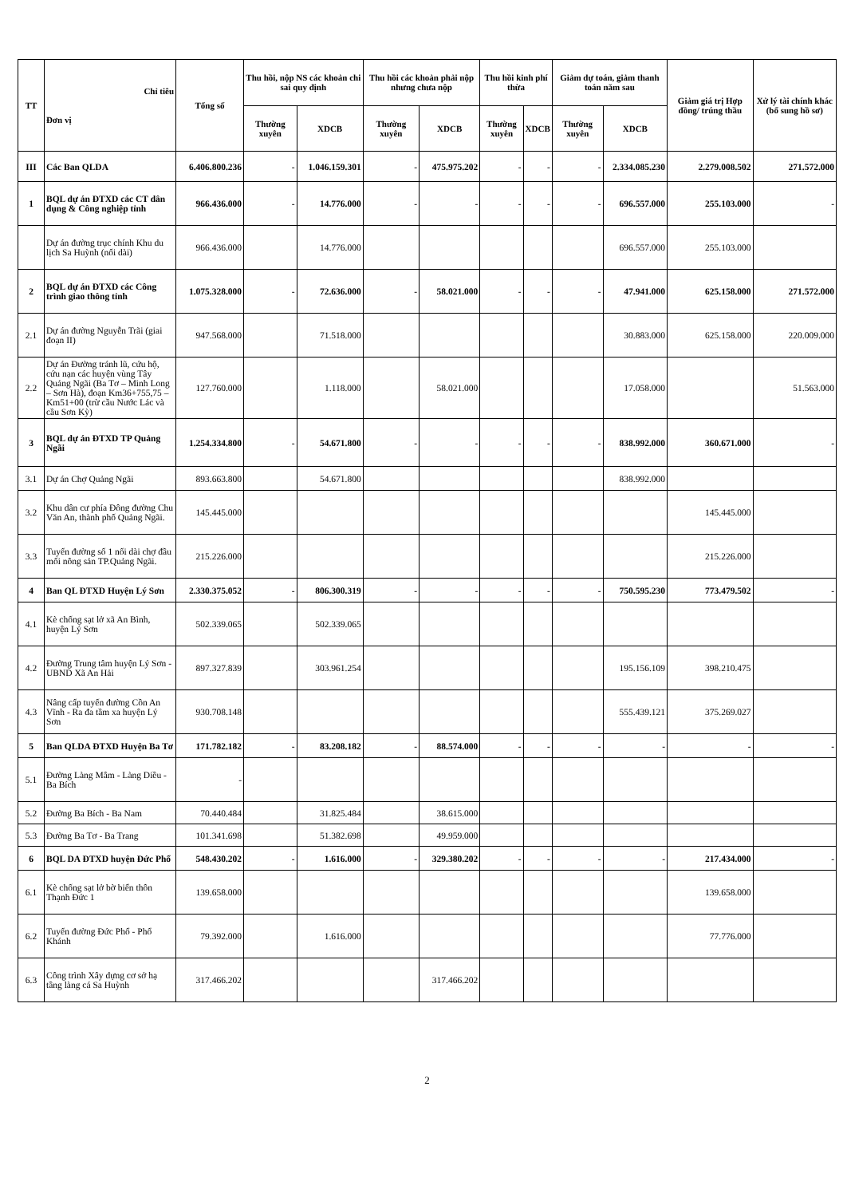| TT | Chỉ tiêu Đơn vị | Tổng số | Thu hồi, nộp NS các khoản chi sai quy định | | Thu hồi các khoản phải nộp nhưng chưa nộp | | Thu hồi kinh phí thừa | | Giảm dự toán, giảm thanh toán năm sau | | Giảm giá trị Hợp đồng/ trúng thầu | Xử lý tài chính khác (bổ sung hồ sơ) |
| --- | --- | --- | --- | --- | --- | --- | --- | --- | --- | --- | --- | --- |
| | | | Thường xuyên | XDCB | Thường xuyên | XDCB | Thường xuyên | XDCB | Thường xuyên | XDCB | | |
| III | Các Ban QLDA | 6.406.800.236 | - | 1.046.159.301 | - | 475.975.202 | - | - | - | 2.334.085.230 | 2.279.008.502 | 271.572.000 |
| 1 | BQL dự án ĐTXD các CT dân dụng & Công nghiệp tỉnh | 966.436.000 | - | 14.776.000 | - | - | - | - | - | 696.557.000 | 255.103.000 | - |
| | Dự án đường trục chính Khu du lịch Sa Huỳnh (nối dài) | 966.436.000 | | 14.776.000 | | | | | | 696.557.000 | 255.103.000 | |
| 2 | BQL dự án ĐTXD các Công trình giao thông tỉnh | 1.075.328.000 | - | 72.636.000 | - | 58.021.000 | - | - | - | 47.941.000 | 625.158.000 | 271.572.000 |
| 2.1 | Dự án đường Nguyễn Trãi (giai đoạn II) | 947.568.000 | | 71.518.000 | | | | | | 30.883.000 | 625.158.000 | 220.009.000 |
| 2.2 | Dự án Đường tránh lũ, cứu hộ, cứu nạn các huyện vùng Tây Quảng Ngãi (Ba Tơ – Minh Long – Sơn Hà), đoạn Km36+755,75 – Km51+00 (trừ cầu Nước Lác và cầu Sơn Kỳ) | 127.760.000 | | 1.118.000 | | 58.021.000 | | | | 17.058.000 | | 51.563.000 |
| 3 | BQL dự án ĐTXD TP Quảng Ngãi | 1.254.334.800 | - | 54.671.800 | - | - | - | - | - | 838.992.000 | 360.671.000 | - |
| 3.1 | Dự án Chợ Quảng Ngãi | 893.663.800 | | 54.671.800 | | | | | | 838.992.000 | | |
| 3.2 | Khu dân cư phía Đông đường Chu Văn An, thành phố Quảng Ngãi. | 145.445.000 | | | | | | | | | 145.445.000 | |
| 3.3 | Tuyến đường số 1 nối dài chợ đầu mối nông sản TP.Quảng Ngãi. | 215.226.000 | | | | | | | | | 215.226.000 | |
| 4 | Ban QL ĐTXD Huyện Lý Sơn | 2.330.375.052 | - | 806.300.319 | - | - | - | - | - | 750.595.230 | 773.479.502 | - |
| 4.1 | Kè chống sạt lở xã An Bình, huyện Lý Sơn | 502.339.065 | | 502.339.065 | | | | | | | | |
| 4.2 | Đường Trung tâm huyện Lý Sơn - UBND Xã An Hải | 897.327.839 | | 303.961.254 | | | | | | 195.156.109 | 398.210.475 | |
| 4.3 | Nâng cấp tuyến đường Cồn An Vĩnh - Ra đa tầm xa huyện Lý Sơn | 930.708.148 | | | | | | | | 555.439.121 | 375.269.027 | |
| 5 | Ban QLDA ĐTXD Huyện Ba Tơ | 171.782.182 | - | 83.208.182 | - | 88.574.000 | - | - | - | - | - | - |
| 5.1 | Đường Làng Mâm - Làng Diều - Ba Bích | - | | | | | | | | | | |
| 5.2 | Đường Ba Bích - Ba Nam | 70.440.484 | | 31.825.484 | | 38.615.000 | | | | | | |
| 5.3 | Đường Ba Tơ - Ba Trang | 101.341.698 | | 51.382.698 | | 49.959.000 | | | | | | |
| 6 | BQL DA ĐTXD huyện Đức Phổ | 548.430.202 | - | 1.616.000 | - | 329.380.202 | - | - | - | - | 217.434.000 | - |
| 6.1 | Kè chống sạt lở bờ biển thôn Thạnh Đức 1 | 139.658.000 | | | | | | | | | 139.658.000 | |
| 6.2 | Tuyến đường Đức Phổ - Phổ Khánh | 79.392.000 | | 1.616.000 | | | | | | | 77.776.000 | |
| 6.3 | Công trình Xây dựng cơ sở hạ tầng làng cá Sa Huỳnh | 317.466.202 | | | | 317.466.202 | | | | | | |
2